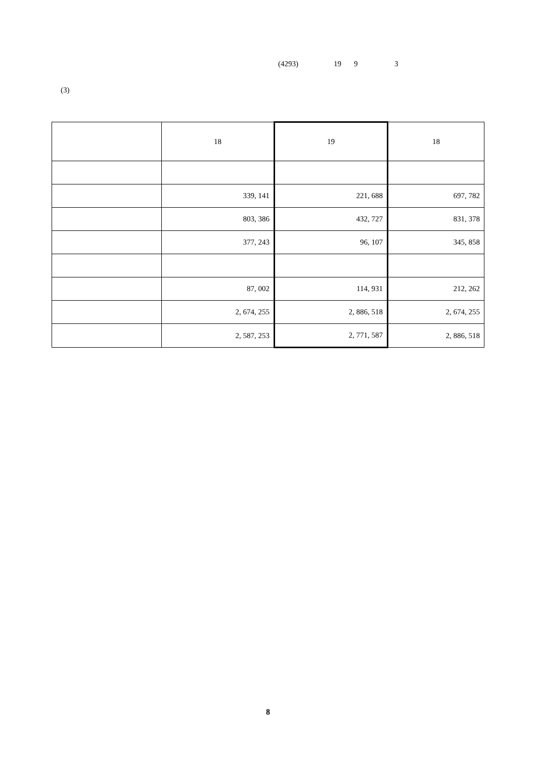(4293) 19 9 3
(3)
| | 18 | 19 | 18 |
| --- | --- | --- | --- |
| | 339, 141 | 221, 688 | 697, 782 |
| | 803, 386 | 432, 727 | 831, 378 |
| | 377, 243 | 96, 107 | 345, 858 |
| | 87, 002 | 114, 931 | 212, 262 |
| | 2, 674, 255 | 2, 886, 518 | 2, 674, 255 |
| | 2, 587, 253 | 2, 771, 587 | 2, 886, 518 |
8